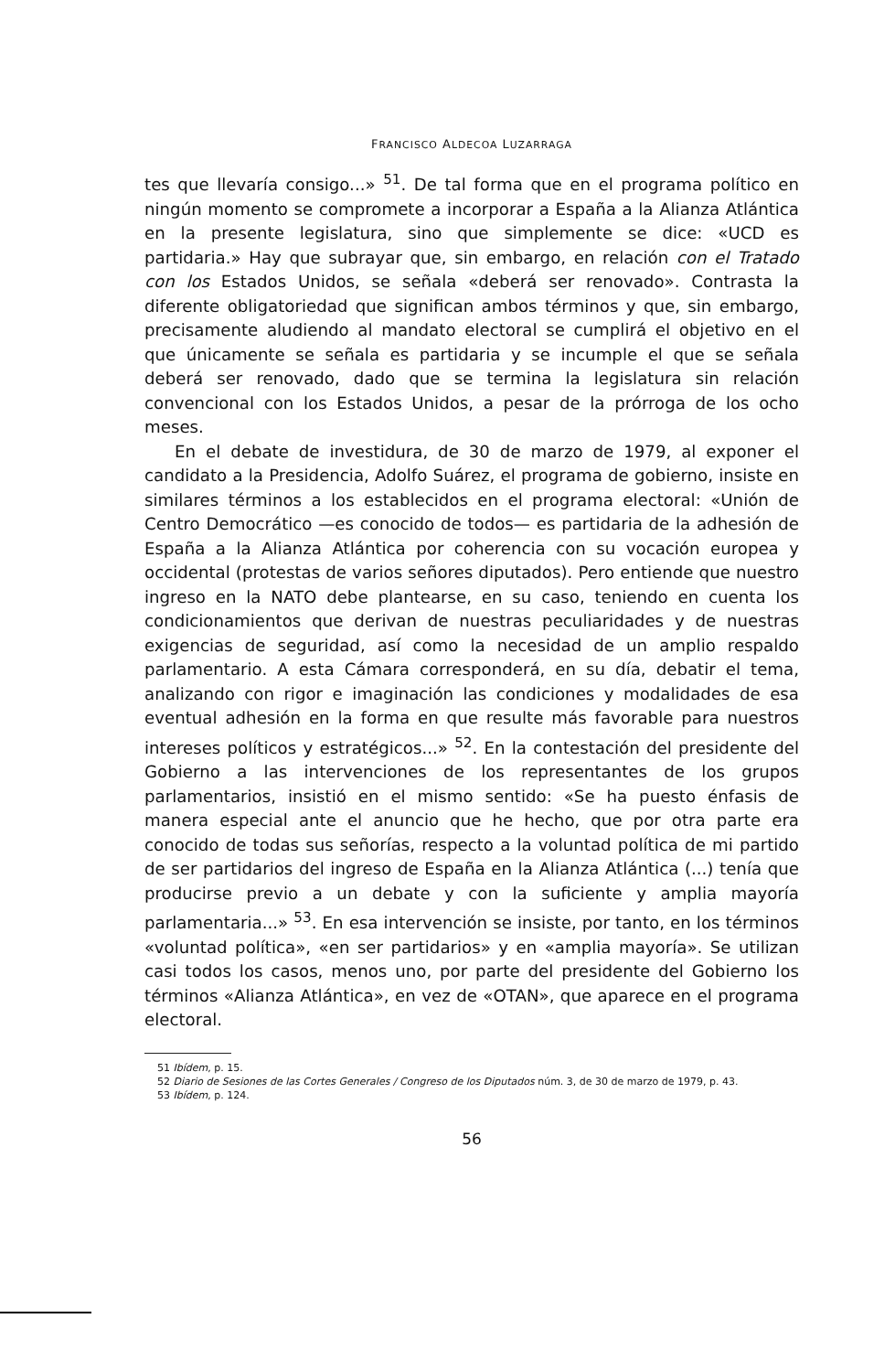FRANCISCO ALDECOA LUZARRAGA
tes que llevaría consigo...» <sup>51</sup>. De tal forma que en el programa político en ningún momento se compromete a incorporar a España a la Alianza Atlántica en la presente legislatura, sino que simplemente se dice: «UCD es partidaria.» Hay que subrayar que, sin embargo, en relación con el Tratado con los Estados Unidos, se señala «deberá ser renovado». Contrasta la diferente obligatoriedad que significan ambos términos y que, sin embargo, precisamente aludiendo al mandato electoral se cumplirá el objetivo en el que únicamente se señala es partidaria y se incumple el que se señala deberá ser renovado, dado que se termina la legislatura sin relación convencional con los Estados Unidos, a pesar de la prórroga de los ocho meses.
En el debate de investidura, de 30 de marzo de 1979, al exponer el candidato a la Presidencia, Adolfo Suárez, el programa de gobierno, insiste en similares términos a los establecidos en el programa electoral: «Unión de Centro Democrático —es conocido de todos— es partidaria de la adhesión de España a la Alianza Atlántica por coherencia con su vocación europea y occidental (protestas de varios señores diputados). Pero entiende que nuestro ingreso en la NATO debe plantearse, en su caso, teniendo en cuenta los condicionamientos que derivan de nuestras peculiaridades y de nuestras exigencias de seguridad, así como la necesidad de un amplio respaldo parlamentario. A esta Cámara corresponderá, en su día, debatir el tema, analizando con rigor e imaginación las condiciones y modalidades de esa eventual adhesión en la forma en que resulte más favorable para nuestros intereses políticos y estratégicos...» <sup>52</sup>. En la contestación del presidente del Gobierno a las intervenciones de los representantes de los grupos parlamentarios, insistió en el mismo sentido: «Se ha puesto énfasis de manera especial ante el anuncio que he hecho, que por otra parte era conocido de todas sus señorías, respecto a la voluntad política de mi partido de ser partidarios del ingreso de España en la Alianza Atlántica (...) tenía que producirse previo a un debate y con la suficiente y amplia mayoría parlamentaria...» <sup>53</sup>. En esa intervención se insiste, por tanto, en los términos «voluntad política», «en ser partidarios» y en «amplia mayoría». Se utilizan casi todos los casos, menos uno, por parte del presidente del Gobierno los términos «Alianza Atlántica», en vez de «OTAN», que aparece en el programa electoral.
51 Ibídem, p. 15.
52 Diario de Sesiones de las Cortes Generales / Congreso de los Diputados núm. 3, de 30 de marzo de 1979, p. 43.
53 Ibídem, p. 124.
56